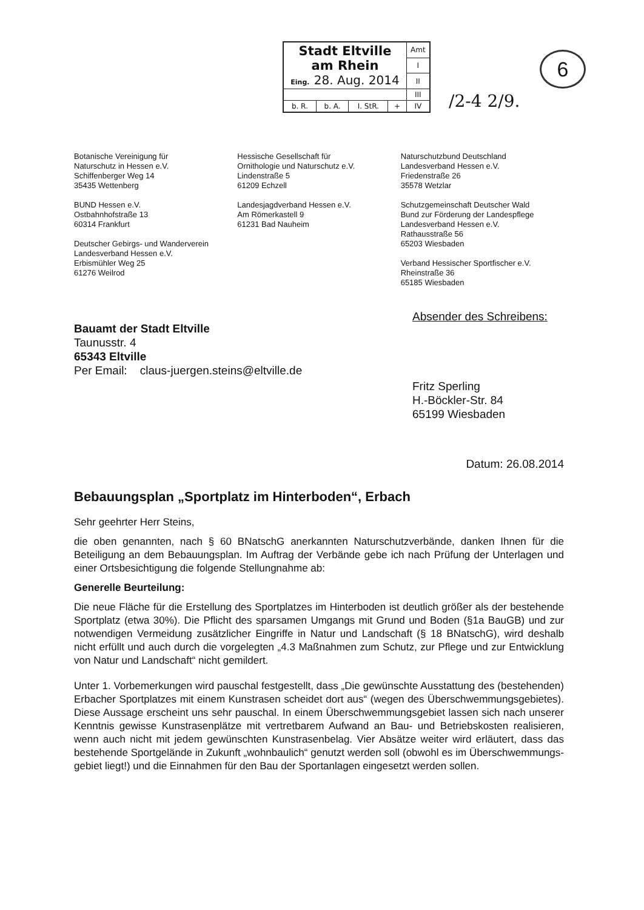| Stadt Eltville am Rhein Eing. 28. Aug. 2014 | | | | Amt |
| | | | | I |
| | | | | II |
| | | | | III |
| b. R. | b. A. | I. StR. | + | IV |
/2-4 2/9.
6
Botanische Vereinigung für
Naturschutz in Hessen e.V.
Schiffenberger Weg 14
35435 Wettenberg
BUND Hessen e.V.
Ostbahnhofstraße 13
60314 Frankfurt
Deutscher Gebirgs- und Wanderverein
Landesverband Hessen e.V.
Erbismühler Weg 25
61276 Weilrod
Hessische Gesellschaft für
Ornithologie und Naturschutz e.V.
Lindenstraße 5
61209 Echzell
Landesjagdverband Hessen e.V.
Am Römerkastell 9
61231 Bad Nauheim
Naturschutzbund Deutschland
Landesverband Hessen e.V.
Friedenstraße 26
35578 Wetzlar
Schutzgemeinschaft Deutscher Wald
Bund zur Förderung der Landespflege
Landesverband Hessen e.V.
Rathausstraße 56
65203 Wiesbaden
Verband Hessischer Sportfischer e.V.
Rheinstraße 36
65185 Wiesbaden
Bauamt der Stadt Eltville
Taunusstr. 4
65343 Eltville
Per Email: claus-juergen.steins@eltville.de
Absender des Schreibens:
Fritz Sperling
H.-Böckler-Str. 84
65199 Wiesbaden
Datum: 26.08.2014
Bebauungsplan „Sportplatz im Hinterboden“, Erbach
Sehr geehrter Herr Steins,
die oben genannten, nach § 60 BNatschG anerkannten Naturschutzverbände, danken Ihnen für die Beteiligung an dem Bebauungsplan. Im Auftrag der Verbände gebe ich nach Prüfung der Unterlagen und einer Ortsbesichtigung die folgende Stellungnahme ab:
Generelle Beurteilung:
Die neue Fläche für die Erstellung des Sportplatzes im Hinterboden ist deutlich größer als der bestehende Sportplatz (etwa 30%). Die Pflicht des sparsamen Umgangs mit Grund und Boden (§1a BauGB) und zur notwendigen Vermeidung zusätzlicher Eingriffe in Natur und Landschaft (§ 18 BNatschG), wird deshalb nicht erfüllt und auch durch die vorgelegten „4.3 Maßnahmen zum Schutz, zur Pflege und zur Entwicklung von Natur und Landschaft“ nicht gemildert.
Unter 1. Vorbemerkungen wird pauschal festgestellt, dass „Die gewünschte Ausstattung des (bestehenden) Erbacher Sportplatzes mit einem Kunstrasen scheidet dort aus“ (wegen des Überschwemmungsgebietes). Diese Aussage erscheint uns sehr pauschal. In einem Überschwemmungsgebiet lassen sich nach unserer Kenntnis gewisse Kunstrasenplätze mit vertretbarem Aufwand an Bau- und Betriebskosten realisieren, wenn auch nicht mit jedem gewünschten Kunstrasenbelag. Vier Absätze weiter wird erläutert, dass das bestehende Sportgelände in Zukunft „wohnbaulich“ genutzt werden soll (obwohl es im Überschwemmungs-gebiet liegt!) und die Einnahmen für den Bau der Sportanlagen eingesetzt werden sollen.